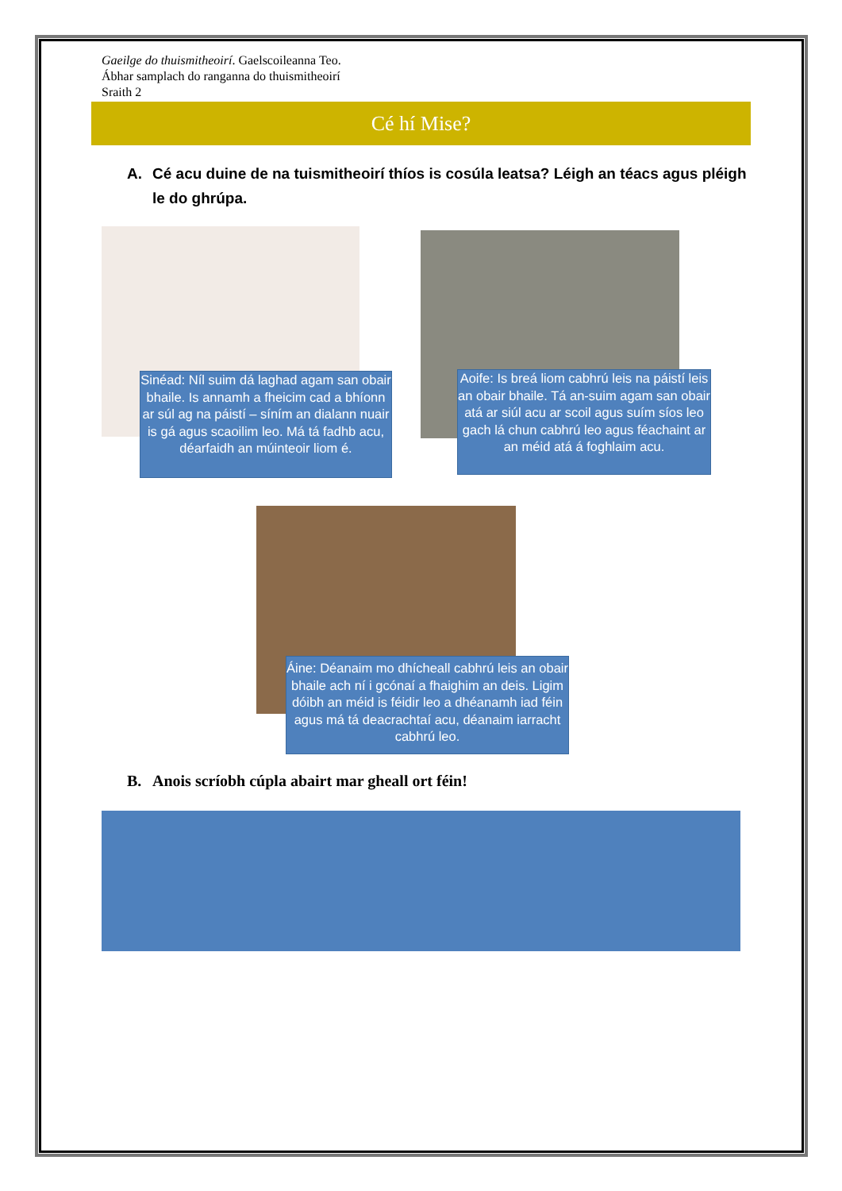Gaeilge do thuismitheoirí. Gaelscoileanna Teo.
Ábhar samplach do ranganna do thuismitheoirí
Sraith 2
Cé hí Mise?
A. Cé acu duine de na tuismitheoirí thíos is cosúla leatsa? Léigh an téacs agus pléigh le do ghrúpa.
Sinéad: Níl suim dá laghad agam san obair bhaile. Is annamh a fheicim cad a bhíonn ar súl ag na páistí – síním an dialann nuair is gá agus scaoilim leo. Má tá fadhb acu, déarfaidh an múinteoir liom é.
Aoife: Is breá liom cabhrú leis na páistí leis an obair bhaile. Tá an-suim agam san obair atá ar siúl acu ar scoil agus suím síos leo gach lá chun cabhrú leo agus féachaint ar an méid atá á foghlaim acu.
Áine: Déanaim mo dhícheall cabhrú leis an obair bhaile ach ní i gcónaí a fhaighim an deis. Ligim dóibh an méid is féidir leo a dhéanamh iad féin agus má tá deacrachtaí acu, déanaim iarracht cabhrú leo.
B. Anois scríobh cúpla abairt mar gheall ort féin!